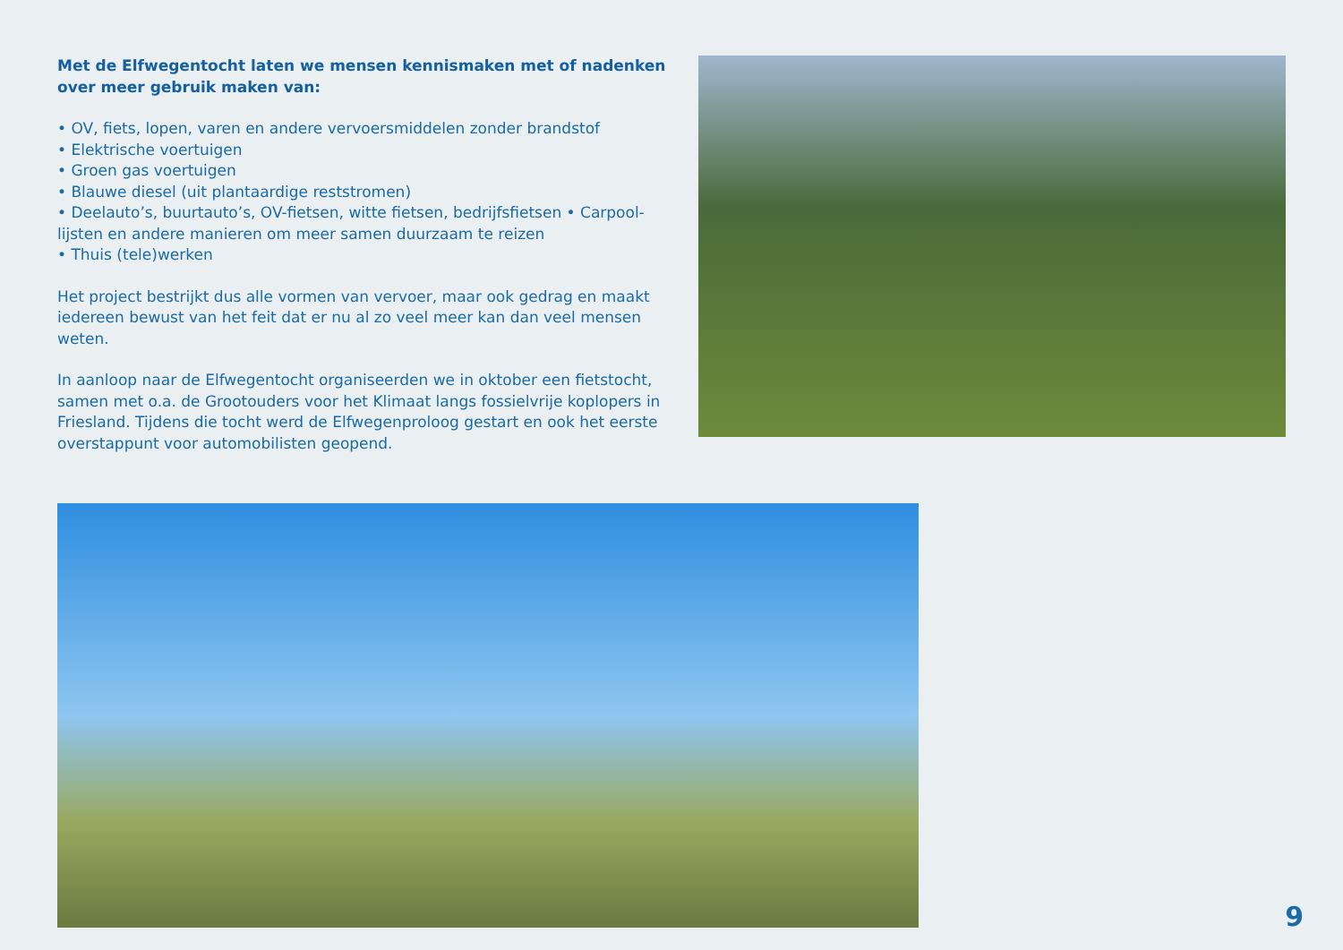Met de Elfwegentocht laten we mensen kennismaken met of nadenken over meer gebruik maken van:
• OV, fiets, lopen, varen en andere vervoersmiddelen zonder brandstof
• Elektrische voertuigen
• Groen gas voertuigen
• Blauwe diesel (uit plantaardige reststromen)
• Deelauto’s, buurtauto’s, OV-fietsen, witte fietsen, bedrijfsfietsen • Carpool-lijsten en andere manieren om meer samen duurzaam te reizen
• Thuis (tele)werken
Het project bestrijkt dus alle vormen van vervoer, maar ook gedrag en maakt iedereen bewust van het feit dat er nu al zo veel meer kan dan veel mensen weten.
In aanloop naar de Elfwegentocht organiseerden we in oktober een fietstocht, samen met o.a. de Grootouders voor het Klimaat langs fossielvrije koplopers in Friesland. Tijdens die tocht werd de Elfwegenproloog gestart en ook het eerste overstappunt voor automobilisten geopend.
9